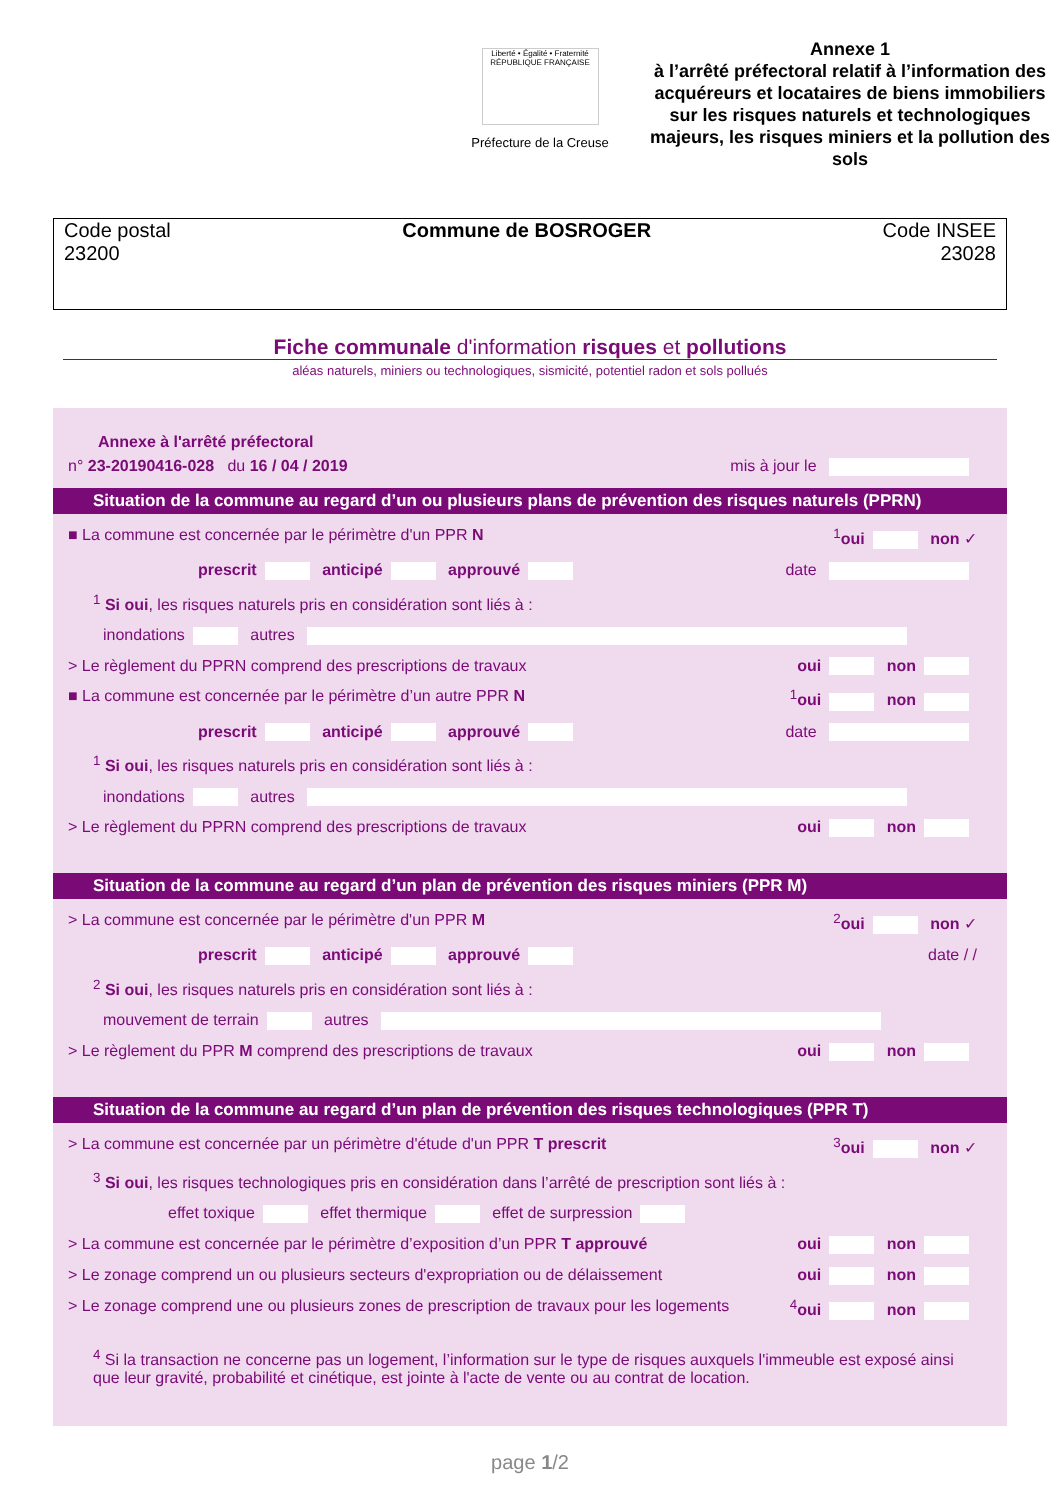Liberté • Égalité • Fraternité
RÉPUBLIQUE FRANÇAISE
Préfecture de la Creuse
Annexe 1
à l’arrêté préfectoral relatif à l’information des acquéreurs et locataires de biens immobiliers sur les risques naturels et technologiques majeurs, les risques miniers et la pollution des sols
Code postal
23200
Commune de BOSROGER Code INSEE
23028
Fiche communale d'information risques et pollutions
aléas naturels, miniers ou technologiques, sismicité, potentiel radon et sols pollués
Annexe à l'arrêté préfectoral
n° 23-20190416-028 du 16 / 04 / 2019 mis à jour le
Situation de la commune au regard d’un ou plusieurs plans de prévention des risques naturels (PPRN)
■ La commune est concernée par le périmètre d'un PPR N <sup>1</sup>oui non ✓
prescrit anticipé approuvé date
<sup>1</sup> Si oui, les risques naturels pris en considération sont liés à :
inondations autres
> Le règlement du PPRN comprend des prescriptions de travaux oui non
■ La commune est concernée par le périmètre d’un autre PPR N <sup>1</sup>oui non
prescrit anticipé approuvé date
<sup>1</sup> Si oui, les risques naturels pris en considération sont liés à :
inondations autres
> Le règlement du PPRN comprend des prescriptions de travaux oui non
Situation de la commune au regard d’un plan de prévention des risques miniers (PPR M)
> La commune est concernée par le périmètre d'un PPR M <sup>2</sup>oui non ✓
prescrit anticipé approuvé date / /
<sup>2</sup> Si oui, les risques naturels pris en considération sont liés à :
mouvement de terrain autres
> Le règlement du PPR M comprend des prescriptions de travaux oui non
Situation de la commune au regard d’un plan de prévention des risques technologiques (PPR T)
> La commune est concernée par un périmètre d'étude d'un PPR T prescrit <sup>3</sup>oui non ✓
<sup>3</sup> Si oui, les risques technologiques pris en considération dans l’arrêté de prescription sont liés à :
effet toxique effet thermique effet de surpression
> La commune est concernée par le périmètre d’exposition d’un PPR T approuvé oui non
> Le zonage comprend un ou plusieurs secteurs d'expropriation ou de délaissement oui non
> Le zonage comprend une ou plusieurs zones de prescription de travaux pour les logements <sup>4</sup>oui non
<sup>4</sup> Si la transaction ne concerne pas un logement, l’information sur le type de risques auxquels l'immeuble est exposé ainsi que leur gravité, probabilité et cinétique, est jointe à l'acte de vente ou au contrat de location.
page 1/2